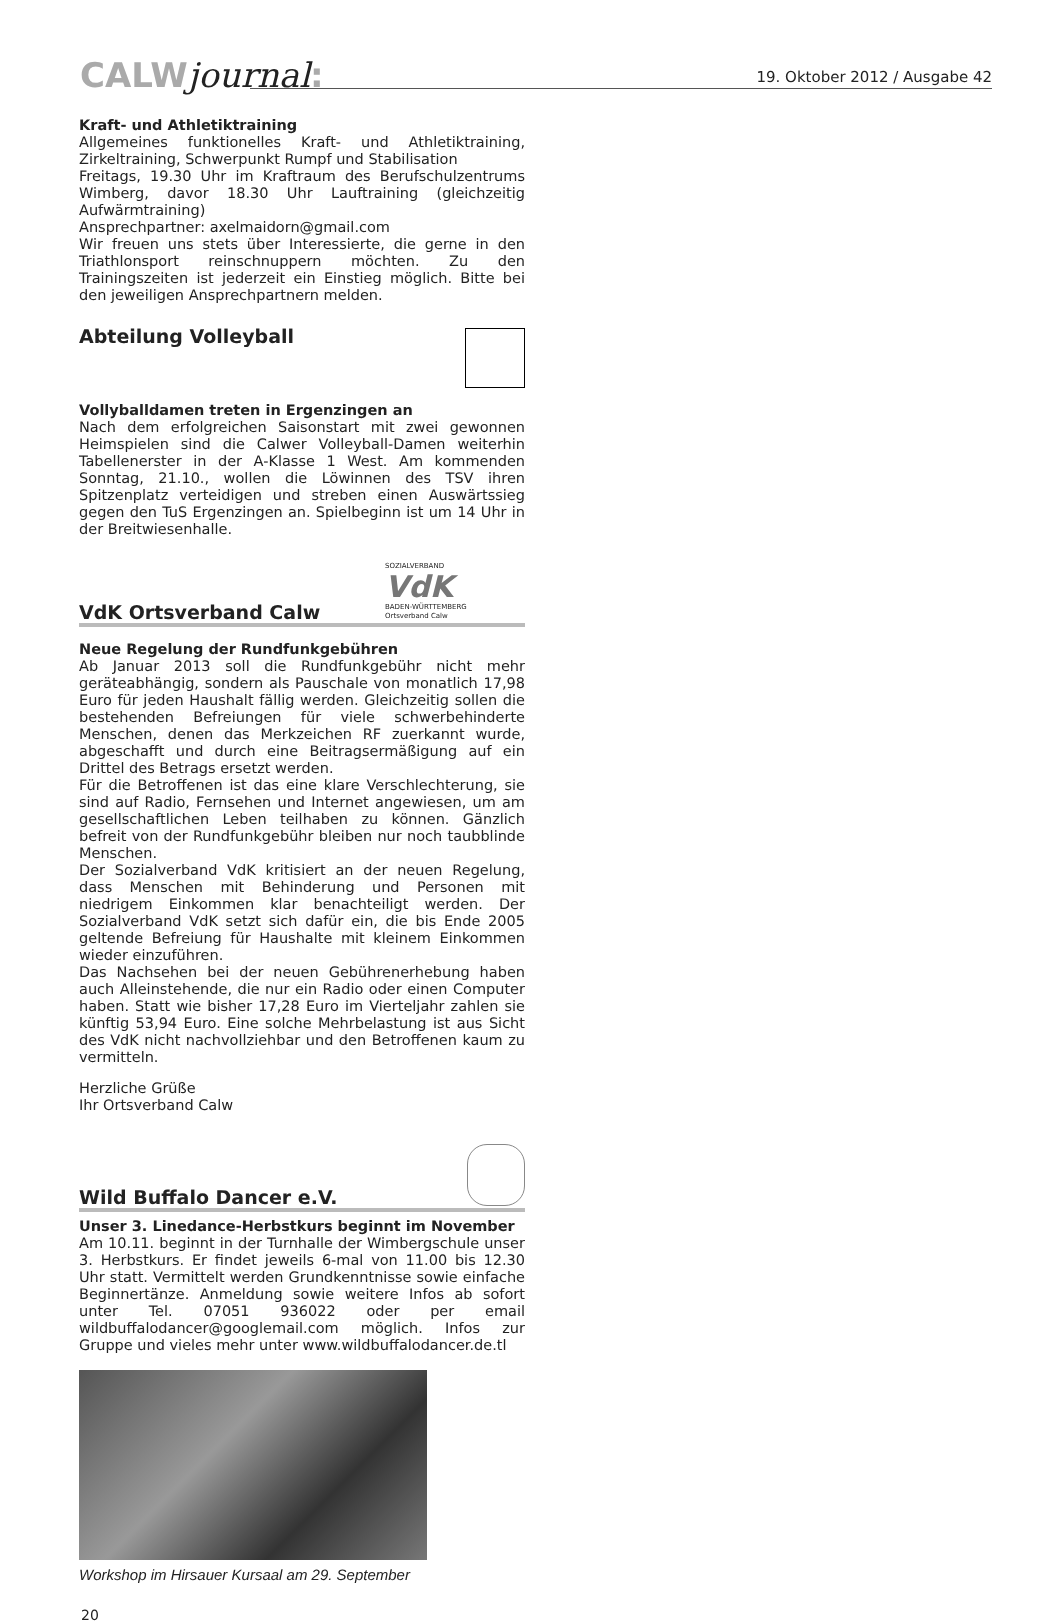CALWjournal: 19. Oktober 2012 / Ausgabe 42
Kraft- und Athletiktraining
Allgemeines funktionelles Kraft- und Athletiktraining, Zirkeltraining, Schwerpunkt Rumpf und Stabilisation
Freitags, 19.30 Uhr im Kraftraum des Berufschulzentrums Wimberg, davor 18.30 Uhr Lauftraining (gleichzeitig Aufwärmtraining)
Ansprechpartner: axelmaidorn@gmail.com
Wir freuen uns stets über Interessierte, die gerne in den Triathlonsport reinschnuppern möchten. Zu den Trainingszeiten ist jederzeit ein Einstieg möglich. Bitte bei den jeweiligen Ansprechpartnern melden.
Abteilung Volleyball
Vollyballdamen treten in Ergenzingen an
Nach dem erfolgreichen Saisonstart mit zwei gewonnen Heimspielen sind die Calwer Volleyball-Damen weiterhin Tabellenerster in der A-Klasse 1 West. Am kommenden Sonntag, 21.10., wollen die Löwinnen des TSV ihren Spitzenplatz verteidigen und streben einen Auswärtssieg gegen den TuS Ergenzingen an. Spielbeginn ist um 14 Uhr in der Breitwiesenhalle.
VdK Ortsverband Calw
SOZIALVERBAND
VdK
BADEN-WÜRTTEMBERG
Ortsverband Calw
Neue Regelung der Rundfunkgebühren
Ab Januar 2013 soll die Rundfunkgebühr nicht mehr geräteabhängig, sondern als Pauschale von monatlich 17,98 Euro für jeden Haushalt fällig werden. Gleichzeitig sollen die bestehenden Befreiungen für viele schwerbehinderte Menschen, denen das Merkzeichen RF zuerkannt wurde, abgeschafft und durch eine Beitragsermäßigung auf ein Drittel des Betrags ersetzt werden.
Für die Betroffenen ist das eine klare Verschlechterung, sie sind auf Radio, Fernsehen und Internet angewiesen, um am gesellschaftlichen Leben teilhaben zu können. Gänzlich befreit von der Rundfunkgebühr bleiben nur noch taubblinde Menschen.
Der Sozialverband VdK kritisiert an der neuen Regelung, dass Menschen mit Behinderung und Personen mit niedrigem Einkommen klar benachteiligt werden. Der Sozialverband VdK setzt sich dafür ein, die bis Ende 2005 geltende Befreiung für Haushalte mit kleinem Einkommen wieder einzuführen.
Das Nachsehen bei der neuen Gebührenerhebung haben auch Alleinstehende, die nur ein Radio oder einen Computer haben. Statt wie bisher 17,28 Euro im Vierteljahr zahlen sie künftig 53,94 Euro. Eine solche Mehrbelastung ist aus Sicht des VdK nicht nachvollziehbar und den Betroffenen kaum zu vermitteln.
Herzliche Grüße
Ihr Ortsverband Calw
Wild Buffalo Dancer e.V.
Unser 3. Linedance-Herbstkurs beginnt im November
Am 10.11. beginnt in der Turnhalle der Wimbergschule unser 3. Herbstkurs. Er findet jeweils 6-mal von 11.00 bis 12.30 Uhr statt. Vermittelt werden Grundkenntnisse sowie einfache Beginnertänze. Anmeldung sowie weitere Infos ab sofort unter Tel. 07051 936022 oder per email wildbuffalodancer@googlemail.com möglich. Infos zur Gruppe und vieles mehr unter www.wildbuffalodancer.de.tl
Workshop im Hirsauer Kursaal am 29. September
20